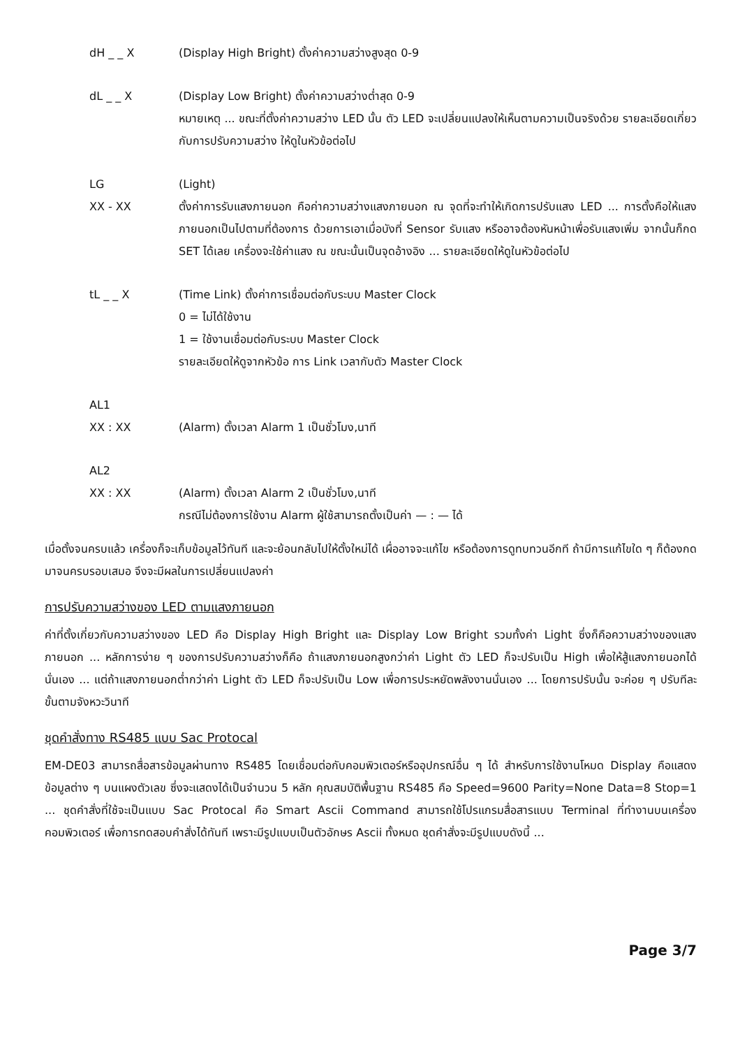dH _ _ X (Display High Bright) ตั้งค่าความสว่างสูงสุด 0-9
dL _ _ X (Display Low Bright) ตั้งค่าความสว่างต่ำสุด 0-9
หมายเหตุ ... ขณะที่ตั้งค่าความสว่าง LED นั้น ตัว LED จะเปลี่ยนแปลงให้เห็นตามความเป็นจริงด้วย รายละเอียดเกี่ยวกับการปรับความสว่าง ให้ดูในหัวข้อต่อไป
LG (Light)
XX - XX ตั้งค่าการรับแสงภายนอก คือค่าความสว่างแสงภายนอก ณ จุดที่จะทำให้เกิดการปรับแสง LED ... การตั้งคือให้แสงภายนอกเป็นไปตามที่ต้องการ ด้วยการเอาเมื่อบังที่ Sensor รับแสง หรืออาจต้องหันหน้าเพื่อรับแสงเพิ่ม จากนั้นก็กด SET ได้เลย เครื่องจะใช้ค่าแสง ณ ขณะนั้นเป็นจุดอ้างอิง ... รายละเอียดให้ดูในหัวข้อต่อไป
tL _ _ X (Time Link) ตั้งค่าการเชื่อมต่อกับระบบ Master Clock
0 = ไม่ได้ใช้งาน
1 = ใช้งานเชื่อมต่อกับระบบ Master Clock
รายละเอียดให้ดูจากหัวข้อ การ Link เวลากับตัว Master Clock
AL1
XX : XX (Alarm) ตั้งเวลา Alarm 1 เป็นชั่วโมง,นาที
AL2
XX : XX (Alarm) ตั้งเวลา Alarm 2 เป็นชั่วโมง,นาที
กรณีไม่ต้องการใช้งาน Alarm ผู้ใช้สามารถตั้งเป็นค่า — : — ได้
เมื่อตั้งจนครบแล้ว เครื่องก็จะเก็บข้อมูลไว้ทันที และจะย้อนกลับไปให้ตั้งใหม่ได้ เผื่ออาจจะแก้ไข หรือต้องการดูทบทวนอีกที ถ้ามีการแก้ไขใด ๆ ก็ต้องกดมาจนครบรอบเสมอ จึงจะมีผลในการเปลี่ยนแปลงค่า
การปรับความสว่างของ LED ตามแสงภายนอก
ค่าที่ตั้งเกี่ยวกับความสว่างของ LED คือ Display High Bright และ Display Low Bright รวมทั้งค่า Light ซึ่งก็คือความสว่างของแสงภายนอก ... หลักการง่าย ๆ ของการปรับความสว่างก็คือ ถ้าแสงภายนอกสูงกว่าค่า Light ตัว LED ก็จะปรับเป็น High เพื่อให้สู้แสงภายนอกได้นั่นเอง ... แต่ถ้าแสงภายนอกต่ำกว่าค่า Light ตัว LED ก็จะปรับเป็น Low เพื่อการประหยัดพลังงานนั่นเอง ... โดยการปรับนั้น จะค่อย ๆ ปรับทีละขั้นตามจังหวะวินาที
ชุดคำสั่งทาง RS485 แบบ Sac Protocal
EM-DE03 สามารถสื่อสารข้อมูลผ่านทาง RS485 โดยเชื่อมต่อกับคอมพิวเตอร์หรืออุปกรณ์อื่น ๆ ได้ สำหรับการใช้งานโหมด Display คือแสดงข้อมูลต่าง ๆ บนแผงตัวเลข ซึ่งจะแสดงได้เป็นจำนวน 5 หลัก คุณสมบัติพื้นฐาน RS485 คือ Speed=9600 Parity=None Data=8 Stop=1 ... ชุดคำสั่งที่ใช้จะเป็นแบบ Sac Protocal คือ Smart Ascii Command สามารถใช้โปรแกรมสื่อสารแบบ Terminal ที่ทำงานบนเครื่องคอมพิวเตอร์ เพื่อการทดสอบคำสั่งได้ทันที เพราะมีรูปแบบเป็นตัวอักษร Ascii ทั้งหมด ชุดคำสั่งจะมีรูปแบบดังนี้ ...
Page 3/7